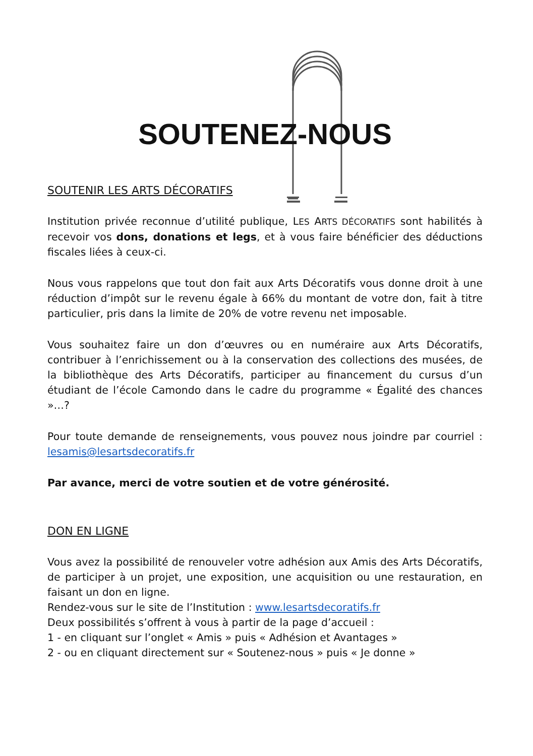SOUTENEZ-NOUS
SOUTENIR LES ARTS DÉCORATIFS
Institution privée reconnue d’utilité publique, LES ARTS DÉCORATIFS sont habilités à recevoir vos dons, donations et legs, et à vous faire bénéficier des déductions fiscales liées à ceux-ci.
Nous vous rappelons que tout don fait aux Arts Décoratifs vous donne droit à une réduction d’impôt sur le revenu égale à 66% du montant de votre don, fait à titre particulier, pris dans la limite de 20% de votre revenu net imposable.
Vous souhaitez faire un don d’œuvres ou en numéraire aux Arts Décoratifs, contribuer à l’enrichissement ou à la conservation des collections des musées, de la bibliothèque des Arts Décoratifs, participer au financement du cursus d’un étudiant de l’école Camondo dans le cadre du programme « Égalité des chances »…?
Pour toute demande de renseignements, vous pouvez nous joindre par courriel : lesamis@lesartsdecoratifs.fr
Par avance, merci de votre soutien et de votre générosité.
DON EN LIGNE
Vous avez la possibilité de renouveler votre adhésion aux Amis des Arts Décoratifs, de participer à un projet, une exposition, une acquisition ou une restauration, en faisant un don en ligne.
Rendez-vous sur le site de l’Institution : www.lesartsdecoratifs.fr
Deux possibilités s’offrent à vous à partir de la page d’accueil :
1 - en cliquant sur l’onglet « Amis » puis « Adhésion et Avantages »
2 - ou en cliquant directement sur « Soutenez-nous » puis « Je donne »